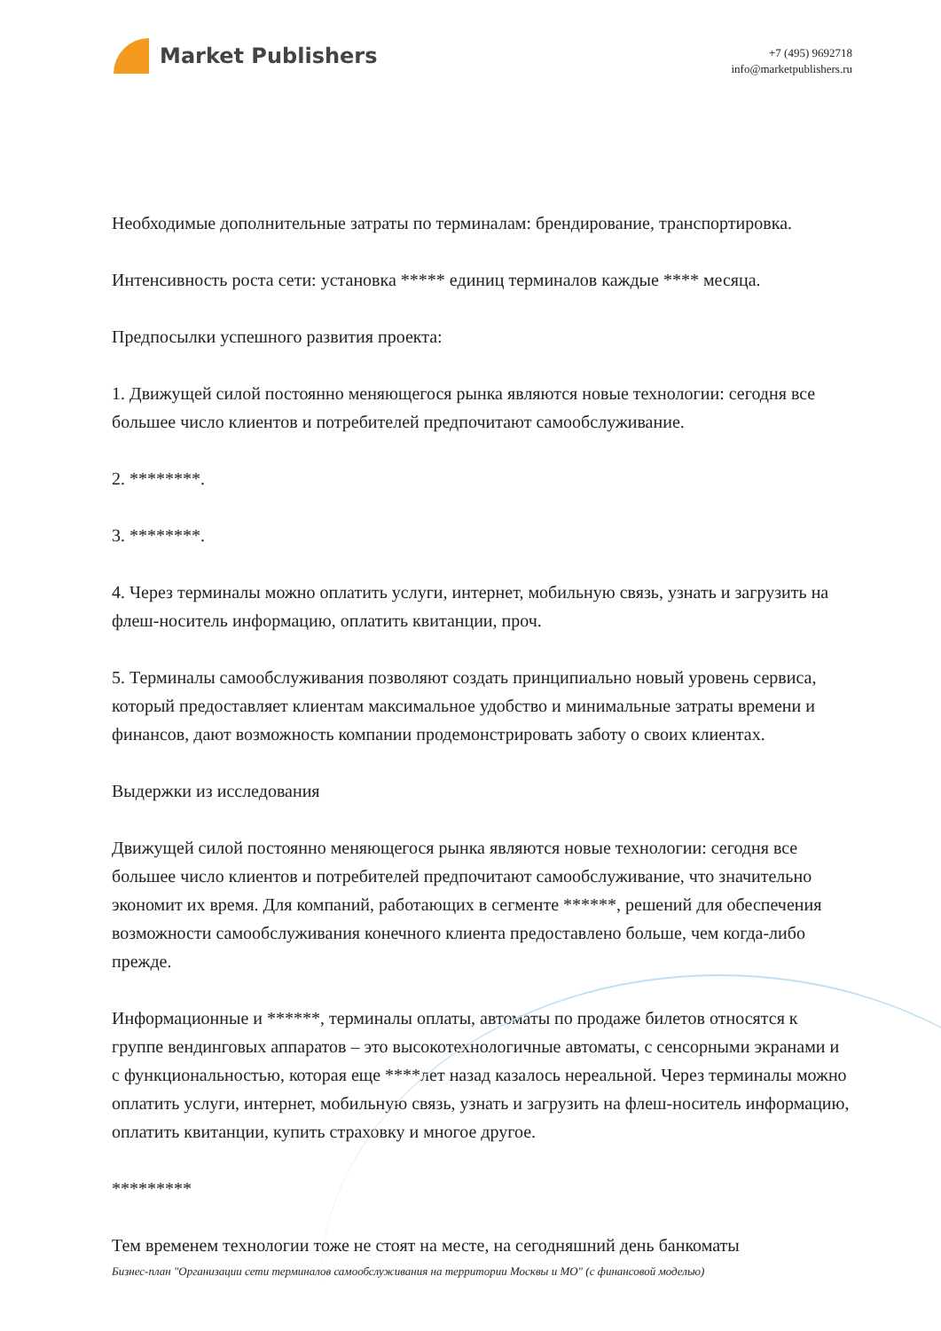Market Publishers
+7 (495) 9692718
info@marketpublishers.ru
Необходимые дополнительные затраты по терминалам: брендирование, транспортировка.
Интенсивность роста сети: установка ***** единиц терминалов каждые **** месяца.
Предпосылки успешного развития проекта:
1. Движущей силой постоянно меняющегося рынка являются новые технологии: сегодня все большее число клиентов и потребителей предпочитают самообслуживание.
2. ********.
3. ********.
4. Через терминалы можно оплатить услуги, интернет, мобильную связь, узнать и загрузить на флеш-носитель информацию, оплатить квитанции, проч.
5. Терминалы самообслуживания позволяют создать принципиально новый уровень сервиса, который предоставляет клиентам максимальное удобство и минимальные затраты времени и финансов, дают возможность компании продемонстрировать заботу о своих клиентах.
Выдержки из исследования
Движущей силой постоянно меняющегося рынка являются новые технологии: сегодня все большее число клиентов и потребителей предпочитают самообслуживание, что значительно экономит их время. Для компаний, работающих в сегменте ******, решений для обеспечения возможности самообслуживания конечного клиента предоставлено больше, чем когда-либо прежде.
Информационные и ******, терминалы оплаты, автоматы по продаже билетов относятся к группе вендинговых аппаратов – это высокотехнологичные автоматы, с сенсорными экранами и с функциональностью, которая еще ****лет назад казалось нереальной. Через терминалы можно оплатить услуги, интернет, мобильную связь, узнать и загрузить на флеш-носитель информацию, оплатить квитанции, купить страховку и многое другое.
*********
Тем временем технологии тоже не стоят на месте, на сегодняшний день банкоматы
Бизнес-план "Организации сети терминалов самообслуживания на территории Москвы и МО" (с финансовой моделью)